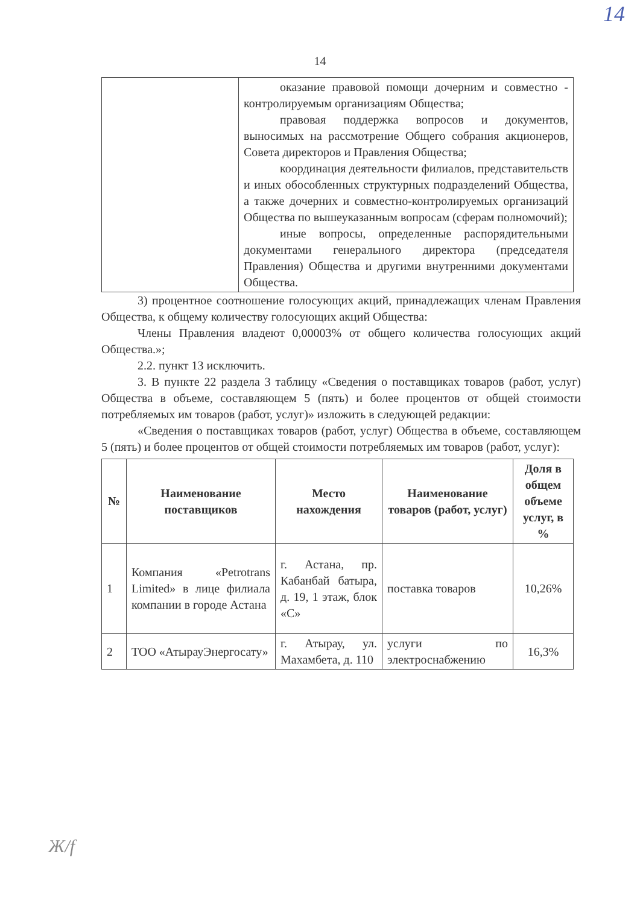14
14
| | оказание правовой помощи дочерним и совместно - контролируемым организациям Общества; правовая поддержка вопросов и документов, выносимых на рассмотрение Общего собрания акционеров, Совета директоров и Правления Общества; координация деятельности филиалов, представительств и иных обособленных структурных подразделений Общества, а также дочерних и совместно-контролируемых организаций Общества по вышеуказанным вопросам (сферам полномочий); иные вопросы, определенные распорядительными документами генерального директора (председателя Правления) Общества и другими внутренними документами Общества. |
3) процентное соотношение голосующих акций, принадлежащих членам Правления Общества, к общему количеству голосующих акций Общества:
Члены Правления владеют 0,00003% от общего количества голосующих акций Общества.»;
2.2. пункт 13 исключить.
3. В пункте 22 раздела 3 таблицу «Сведения о поставщиках товаров (работ, услуг) Общества в объеме, составляющем 5 (пять) и более процентов от общей стоимости потребляемых им товаров (работ, услуг)» изложить в следующей редакции:
«Сведения о поставщиках товаров (работ, услуг) Общества в объеме, составляющем 5 (пять) и более процентов от общей стоимости потребляемых им товаров (работ, услуг):
| № | Наименование поставщиков | Место нахождения | Наименование товаров (работ, услуг) | Доля в общем объеме услуг, в % |
| --- | --- | --- | --- | --- |
| 1 | Компания «Petrotrans Limited» в лице филиала компании в городе Астана | г. Астана, пр. Кабанбай батыра, д. 19, 1 этаж, блок «С» | поставка товаров | 10,26% |
| 2 | ТОО «АтырауЭнергосату» | г. Атырау, ул. Махамбета, д. 110 | услуги по электроснабжению | 16,3% |
Ж/f